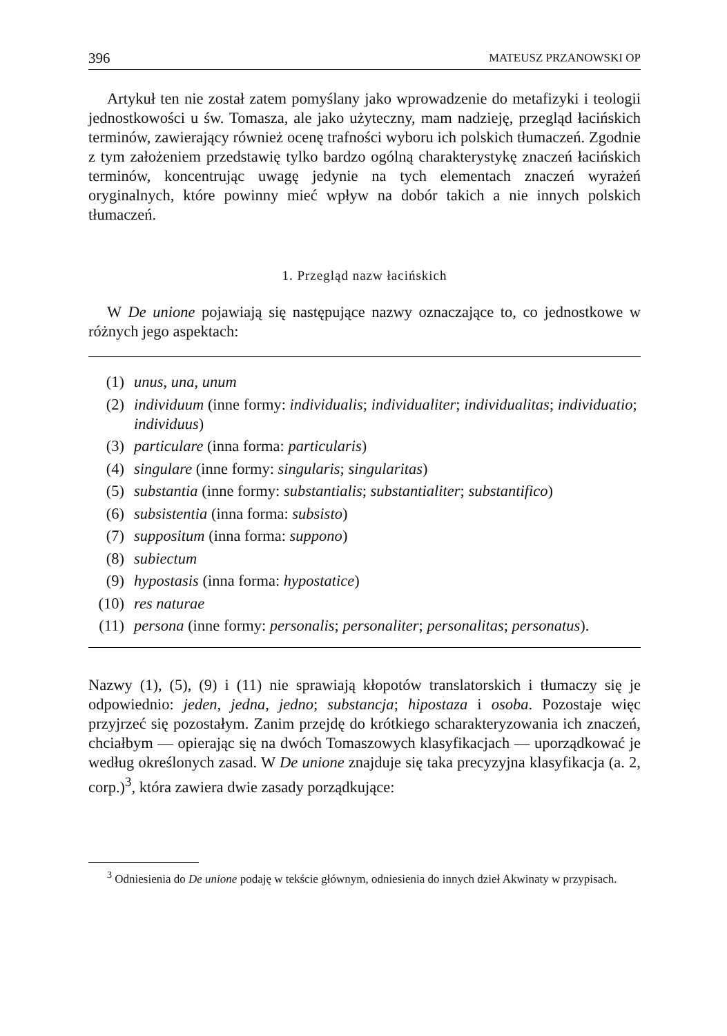396 MATEUSZ PRZANOWSKI OP
Artykuł ten nie został zatem pomyślany jako wprowadzenie do metafizyki i teologii jednostkowości u św. Tomasza, ale jako użyteczny, mam nadzieję, przegląd łacińskich terminów, zawierający również ocenę trafności wyboru ich polskich tłumaczeń. Zgodnie z tym założeniem przedstawię tylko bardzo ogólną charakterystykę znaczeń łacińskich terminów, koncentrując uwagę jedynie na tych elementach znaczeń wyrażeń oryginalnych, które powinny mieć wpływ na dobór takich a nie innych polskich tłumaczeń.
1. Przegląd nazw łacińskich
W De unione pojawiają się następujące nazwy oznaczające to, co jednostkowe w różnych jego aspektach:
(1) unus, una, unum
(2) individuum (inne formy: individualis; individualiter; individualitas; individuatio; individuus)
(3) particulare (inna forma: particularis)
(4) singulare (inne formy: singularis; singularitas)
(5) substantia (inne formy: substantialis; substantialiter; substantifico)
(6) subsistentia (inna forma: subsisto)
(7) suppositum (inna forma: suppono)
(8) subiectum
(9) hypostasis (inna forma: hypostatice)
(10) res naturae
(11) persona (inne formy: personalis; personaliter; personalitas; personatus).
Nazwy (1), (5), (9) i (11) nie sprawiają kłopotów translatorskich i tłumaczy się je odpowiednio: jeden, jedna, jedno; substancja; hipostaza i osoba. Pozostaje więc przyjrzeć się pozostałym. Zanim przejdę do krótkiego scharakteryzowania ich znaczeń, chciałbym — opierając się na dwóch Tomaszowych klasyfikacjach — uporządkować je według określonych zasad. W De unione znajduje się taka precyzyjna klasyfikacja (a. 2, corp.)<sup>3</sup>, która zawiera dwie zasady porządkujące:
<sup>3</sup> Odniesienia do De unione podaję w tekście głównym, odniesienia do innych dzieł Akwinaty w przypisach.